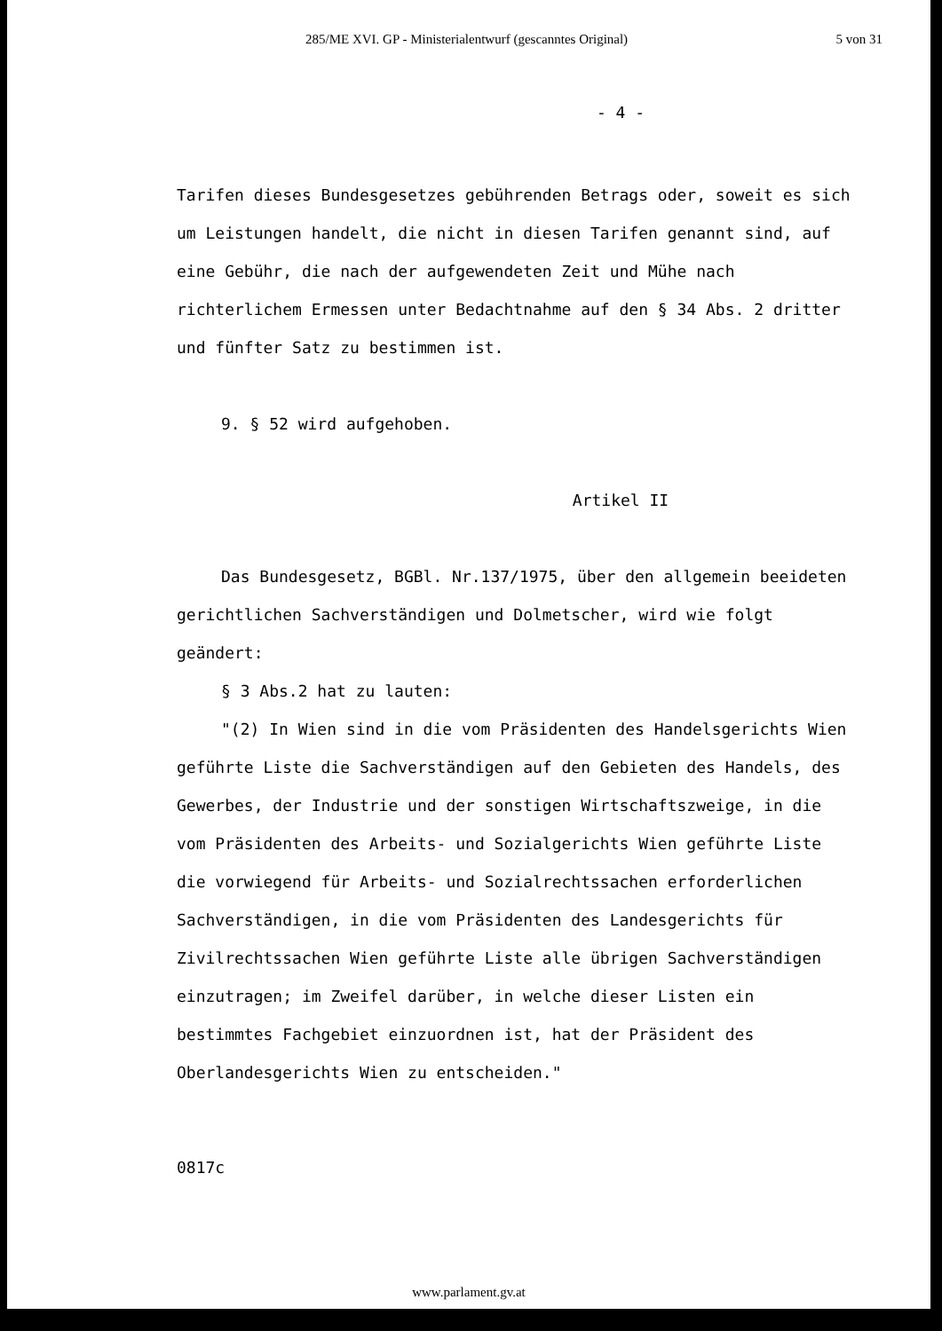285/ME XVI. GP - Ministerialentwurf (gescanntes Original) 5 von 31
- 4 -
Tarifen dieses Bundesgesetzes gebührenden Betrags oder, soweit es sich um Leistungen handelt, die nicht in diesen Tarifen genannt sind, auf eine Gebühr, die nach der aufgewendeten Zeit und Mühe nach richterlichem Ermessen unter Bedachtnahme auf den § 34 Abs. 2 dritter und fünfter Satz zu bestimmen ist.
9. § 52 wird aufgehoben.
Artikel II
Das Bundesgesetz, BGBl. Nr.137/1975, über den allgemein beeideten gerichtlichen Sachverständigen und Dolmetscher, wird wie folgt geändert:
§ 3 Abs.2 hat zu lauten:
"(2) In Wien sind in die vom Präsidenten des Handelsgerichts Wien geführte Liste die Sachverständigen auf den Gebieten des Handels, des Gewerbes, der Industrie und der sonstigen Wirtschaftszweige, in die vom Präsidenten des Arbeits- und Sozialgerichts Wien geführte Liste die vorwiegend für Arbeits- und Sozialrechtssachen erforderlichen Sachverständigen, in die vom Präsidenten des Landesgerichts für Zivilrechtssachen Wien geführte Liste alle übrigen Sachverständigen einzutragen; im Zweifel darüber, in welche dieser Listen ein bestimmtes Fachgebiet einzuordnen ist, hat der Präsident des Oberlandesgerichts Wien zu entscheiden."
0817c
www.parlament.gv.at